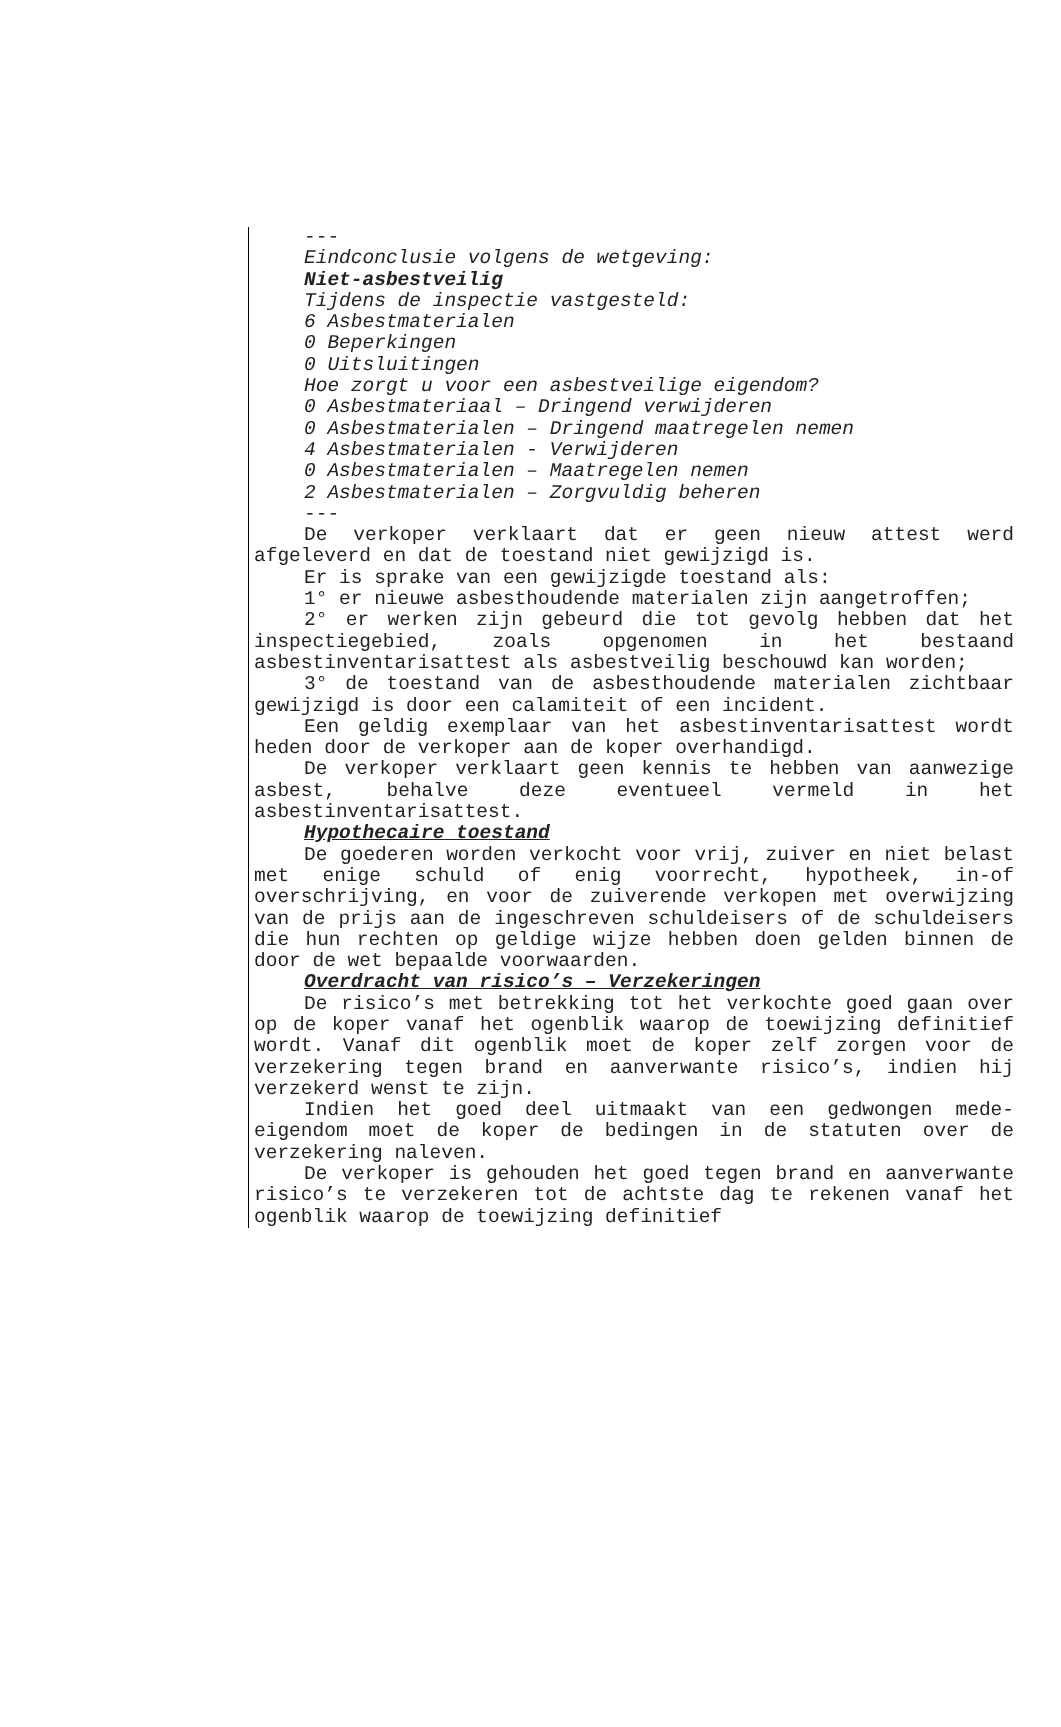---
Eindconclusie volgens de wetgeving:
Niet-asbestveilig
Tijdens de inspectie vastgesteld:
6 Asbestmaterialen
0 Beperkingen
0 Uitsluitingen
Hoe zorgt u voor een asbestveilige eigendom?
0 Asbestmateriaal – Dringend verwijderen
0 Asbestmaterialen – Dringend maatregelen nemen
4 Asbestmaterialen - Verwijderen
0 Asbestmaterialen – Maatregelen nemen
2 Asbestmaterialen – Zorgvuldig beheren
---
De verkoper verklaart dat er geen nieuw attest werd afgeleverd en dat de toestand niet gewijzigd is.
Er is sprake van een gewijzigde toestand als:
1° er nieuwe asbesthoudende materialen zijn aangetroffen;
2° er werken zijn gebeurd die tot gevolg hebben dat het inspectiegebied, zoals opgenomen in het bestaand asbestinventarisattest als asbestveilig beschouwd kan worden;
3° de toestand van de asbesthoudende materialen zichtbaar gewijzigd is door een calamiteit of een incident.
Een geldig exemplaar van het asbestinventarisattest wordt heden door de verkoper aan de koper overhandigd.
De verkoper verklaart geen kennis te hebben van aanwezige asbest, behalve deze eventueel vermeld in het asbestinventarisattest.
Hypothecaire toestand
De goederen worden verkocht voor vrij, zuiver en niet belast met enige schuld of enig voorrecht, hypotheek, in-of overschrijving, en voor de zuiverende verkopen met overwijzing van de prijs aan de ingeschreven schuldeisers of de schuldeisers die hun rechten op geldige wijze hebben doen gelden binnen de door de wet bepaalde voorwaarden.
Overdracht van risico’s – Verzekeringen
De risico’s met betrekking tot het verkochte goed gaan over op de koper vanaf het ogenblik waarop de toewijzing definitief wordt. Vanaf dit ogenblik moet de koper zelf zorgen voor de verzekering tegen brand en aanverwante risico’s, indien hij verzekerd wenst te zijn.
Indien het goed deel uitmaakt van een gedwongen mede-eigendom moet de koper de bedingen in de statuten over de verzekering naleven.
De verkoper is gehouden het goed tegen brand en aanverwante risico’s te verzekeren tot de achtste dag te rekenen vanaf het ogenblik waarop de toewijzing definitief